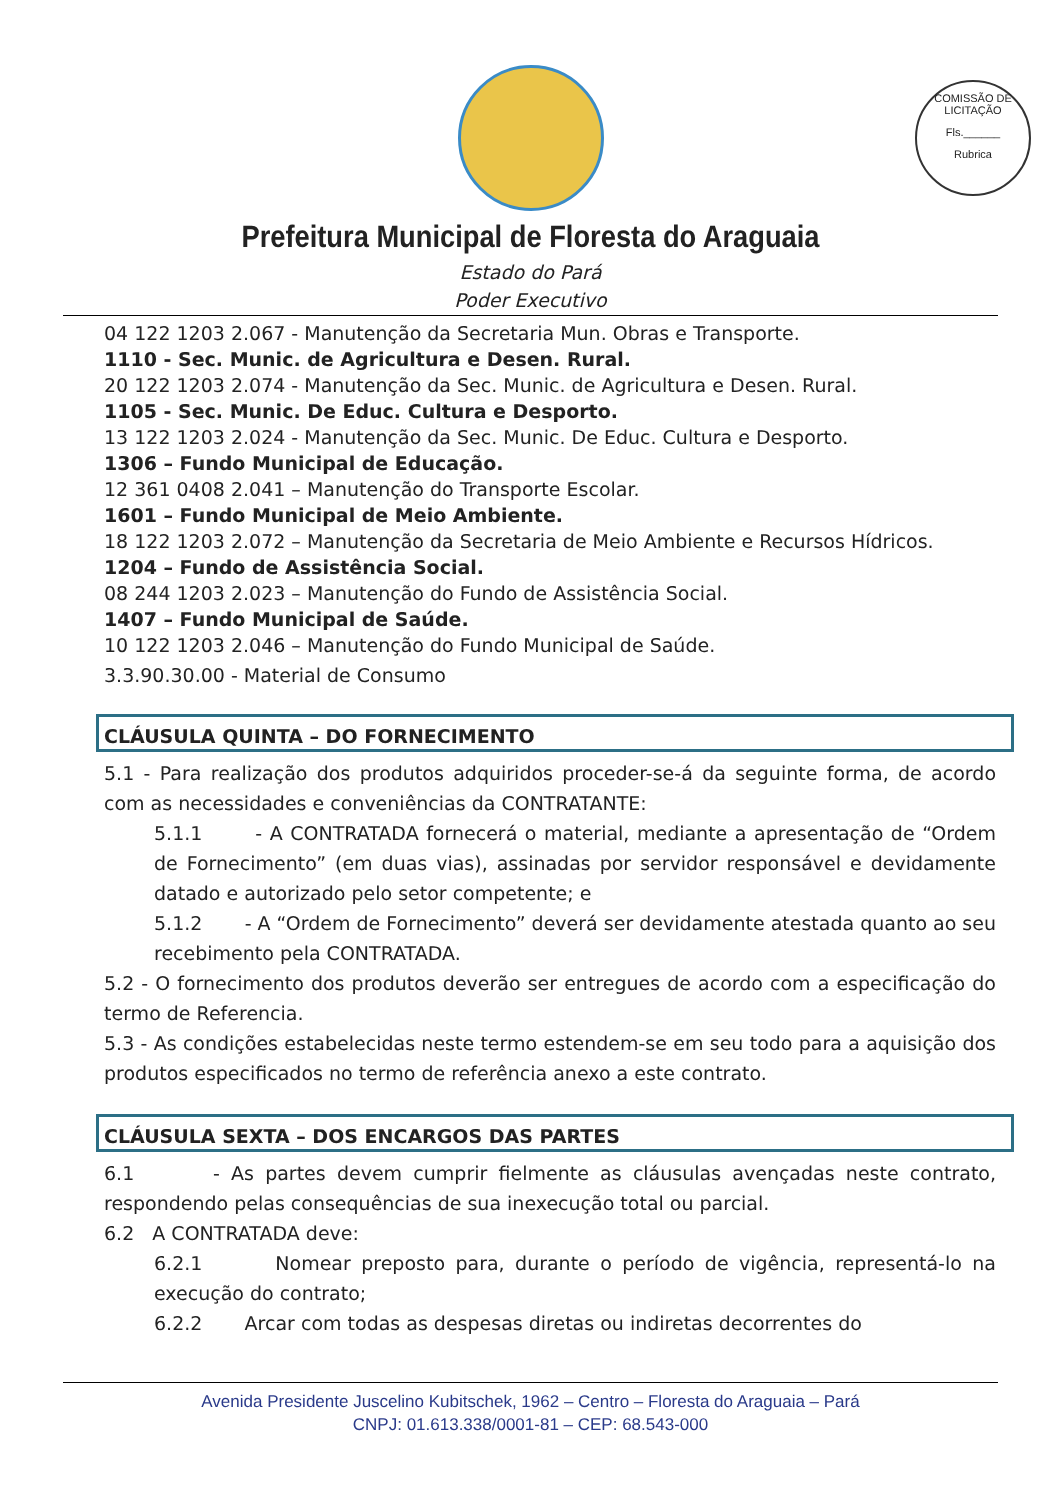COMISSÃO DE LICITAÇÃO
Fls.______
Rubrica
Prefeitura Municipal de Floresta do Araguaia
Estado do Pará
Poder Executivo
04 122 1203 2.067 - Manutenção da Secretaria Mun. Obras e Transporte.
1110 - Sec. Munic. de Agricultura e Desen. Rural.
20 122 1203 2.074 - Manutenção da Sec. Munic. de Agricultura e Desen. Rural.
1105 - Sec. Munic. De Educ. Cultura e Desporto.
13 122 1203 2.024 - Manutenção da Sec. Munic. De Educ. Cultura e Desporto.
1306 – Fundo Municipal de Educação.
12 361 0408 2.041 – Manutenção do Transporte Escolar.
1601 – Fundo Municipal de Meio Ambiente.
18 122 1203 2.072 – Manutenção da Secretaria de Meio Ambiente e Recursos Hídricos.
1204 – Fundo de Assistência Social.
08 244 1203 2.023 – Manutenção do Fundo de Assistência Social.
1407 – Fundo Municipal de Saúde.
10 122 1203 2.046 – Manutenção do Fundo Municipal de Saúde.
3.3.90.30.00 - Material de Consumo
CLÁUSULA QUINTA – DO FORNECIMENTO
5.1 - Para realização dos produtos adquiridos proceder-se-á da seguinte forma, de acordo com as necessidades e conveniências da CONTRATANTE:
5.1.1 - A CONTRATADA fornecerá o material, mediante a apresentação de “Ordem de Fornecimento” (em duas vias), assinadas por servidor responsável e devidamente datado e autorizado pelo setor competente; e
5.1.2 - A “Ordem de Fornecimento” deverá ser devidamente atestada quanto ao seu recebimento pela CONTRATADA.
5.2 - O fornecimento dos produtos deverão ser entregues de acordo com a especificação do termo de Referencia.
5.3 - As condições estabelecidas neste termo estendem-se em seu todo para a aquisição dos produtos especificados no termo de referência anexo a este contrato.
CLÁUSULA SEXTA – DOS ENCARGOS DAS PARTES
6.1 - As partes devem cumprir fielmente as cláusulas avençadas neste contrato, respondendo pelas consequências de sua inexecução total ou parcial.
6.2 A CONTRATADA deve:
6.2.1 Nomear preposto para, durante o período de vigência, representá-lo na execução do contrato;
6.2.2 Arcar com todas as despesas diretas ou indiretas decorrentes do
Avenida Presidente Juscelino Kubitschek, 1962 – Centro – Floresta do Araguaia – Pará
CNPJ: 01.613.338/0001-81 – CEP: 68.543-000